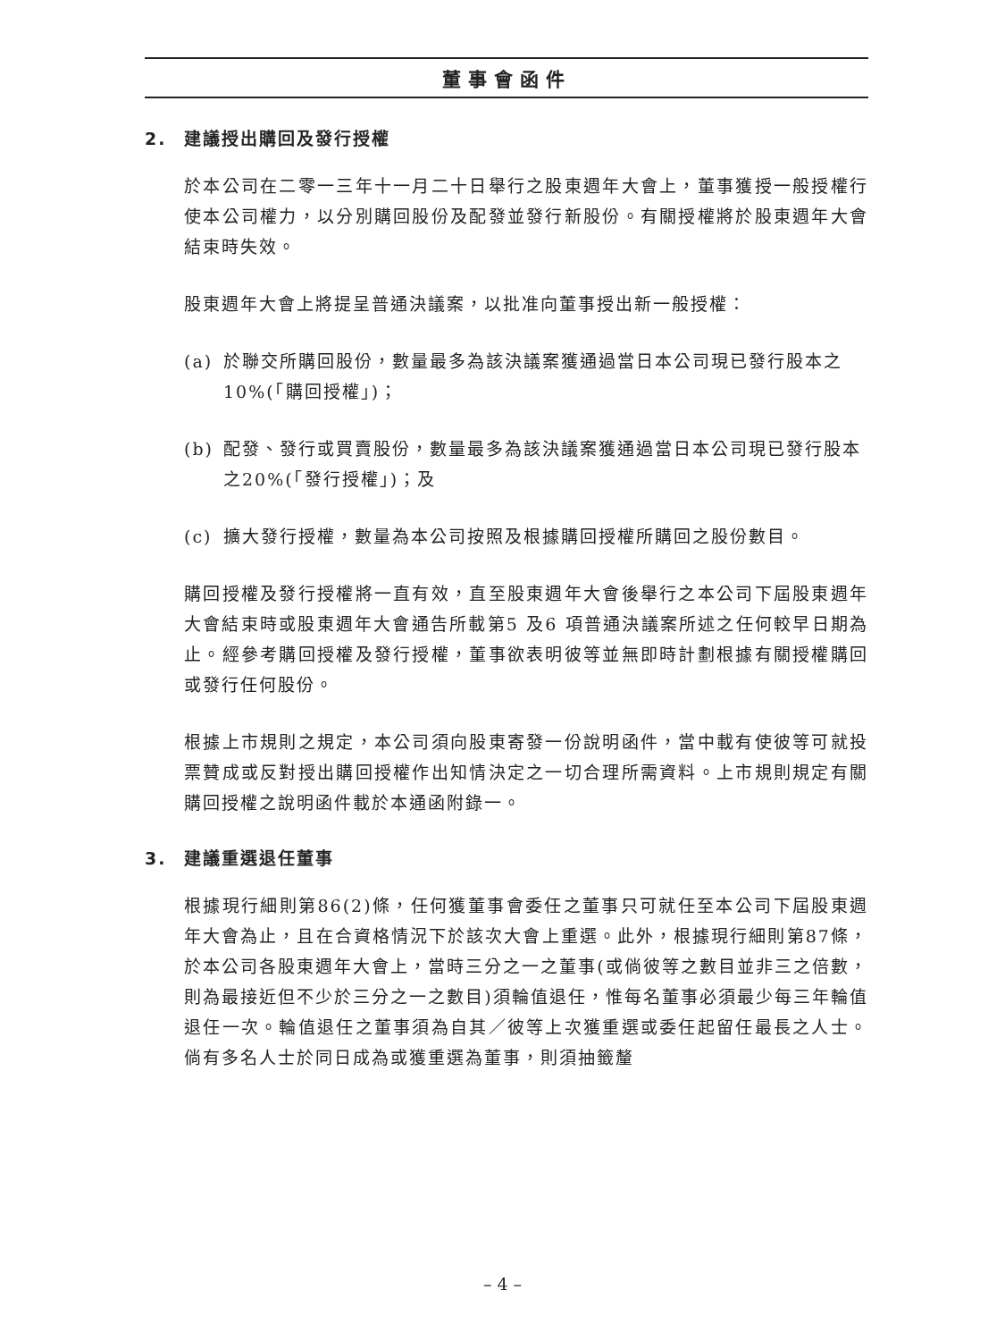董事會函件
2. 建議授出購回及發行授權
於本公司在二零一三年十一月二十日舉行之股東週年大會上，董事獲授一般授權行使本公司權力，以分別購回股份及配發並發行新股份。有關授權將於股東週年大會結束時失效。
股東週年大會上將提呈普通決議案，以批准向董事授出新一般授權：
(a) 於聯交所購回股份，數量最多為該決議案獲通過當日本公司現已發行股本之10%(「購回授權」)；
(b) 配發、發行或買賣股份，數量最多為該決議案獲通過當日本公司現已發行股本之20%(「發行授權」)；及
(c) 擴大發行授權，數量為本公司按照及根據購回授權所購回之股份數目。
購回授權及發行授權將一直有效，直至股東週年大會後舉行之本公司下屆股東週年大會結束時或股東週年大會通告所載第5 及6 項普通決議案所述之任何較早日期為止。經參考購回授權及發行授權，董事欲表明彼等並無即時計劃根據有關授權購回或發行任何股份。
根據上市規則之規定，本公司須向股東寄發一份說明函件，當中載有使彼等可就投票贊成或反對授出購回授權作出知情決定之一切合理所需資料。上市規則規定有關購回授權之說明函件載於本通函附錄一。
3. 建議重選退任董事
根據現行細則第86(2)條，任何獲董事會委任之董事只可就任至本公司下屆股東週年大會為止，且在合資格情況下於該次大會上重選。此外，根據現行細則第87條，於本公司各股東週年大會上，當時三分之一之董事(或倘彼等之數目並非三之倍數，則為最接近但不少於三分之一之數目)須輪值退任，惟每名董事必須最少每三年輪值退任一次。輪值退任之董事須為自其／彼等上次獲重選或委任起留任最長之人士。倘有多名人士於同日成為或獲重選為董事，則須抽籤釐
– 4 –